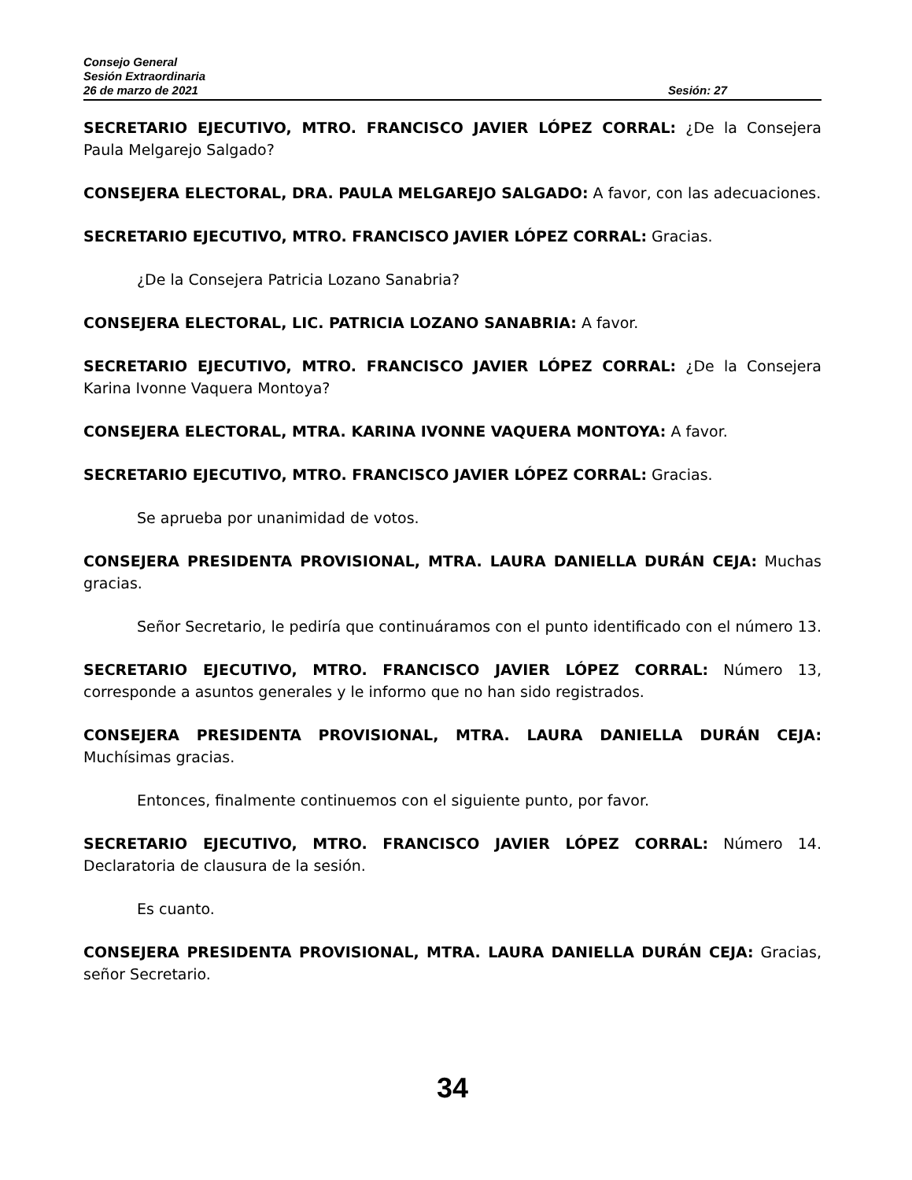Consejo General
Sesión Extraordinaria
26 de marzo de 2021 Sesión: 27
SECRETARIO EJECUTIVO, MTRO. FRANCISCO JAVIER LÓPEZ CORRAL: ¿De la Consejera Paula Melgarejo Salgado?
CONSEJERA ELECTORAL, DRA. PAULA MELGAREJO SALGADO: A favor, con las adecuaciones.
SECRETARIO EJECUTIVO, MTRO. FRANCISCO JAVIER LÓPEZ CORRAL: Gracias.
¿De la Consejera Patricia Lozano Sanabria?
CONSEJERA ELECTORAL, LIC. PATRICIA LOZANO SANABRIA: A favor.
SECRETARIO EJECUTIVO, MTRO. FRANCISCO JAVIER LÓPEZ CORRAL: ¿De la Consejera Karina Ivonne Vaquera Montoya?
CONSEJERA ELECTORAL, MTRA. KARINA IVONNE VAQUERA MONTOYA: A favor.
SECRETARIO EJECUTIVO, MTRO. FRANCISCO JAVIER LÓPEZ CORRAL: Gracias.
Se aprueba por unanimidad de votos.
CONSEJERA PRESIDENTA PROVISIONAL, MTRA. LAURA DANIELLA DURÁN CEJA: Muchas gracias.
Señor Secretario, le pediría que continuáramos con el punto identificado con el número 13.
SECRETARIO EJECUTIVO, MTRO. FRANCISCO JAVIER LÓPEZ CORRAL: Número 13, corresponde a asuntos generales y le informo que no han sido registrados.
CONSEJERA PRESIDENTA PROVISIONAL, MTRA. LAURA DANIELLA DURÁN CEJA: Muchísimas gracias.
Entonces, finalmente continuemos con el siguiente punto, por favor.
SECRETARIO EJECUTIVO, MTRO. FRANCISCO JAVIER LÓPEZ CORRAL: Número 14. Declaratoria de clausura de la sesión.
Es cuanto.
CONSEJERA PRESIDENTA PROVISIONAL, MTRA. LAURA DANIELLA DURÁN CEJA: Gracias, señor Secretario.
34